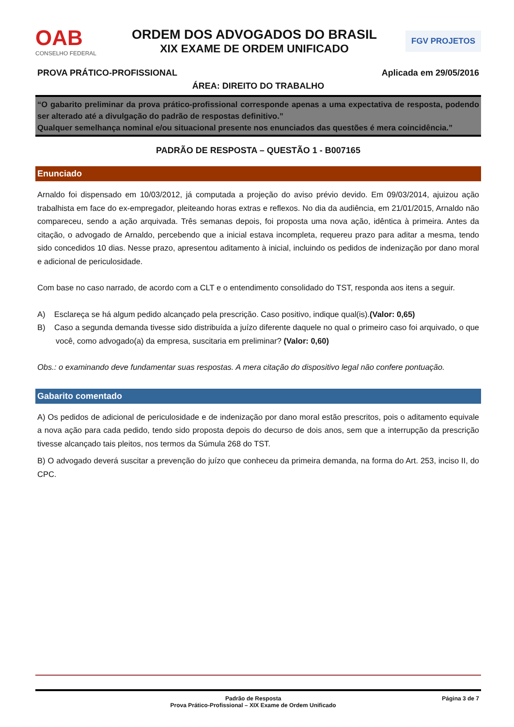OAB
CONSELHO FEDERAL
ORDEM DOS ADVOGADOS DO BRASIL
XIX EXAME DE ORDEM UNIFICADO
FGV PROJETOS
PROVA PRÁTICO-PROFISSIONAL Aplicada em 29/05/2016
ÁREA: DIREITO DO TRABALHO
“O gabarito preliminar da prova prático-profissional corresponde apenas a uma expectativa de resposta, podendo ser alterado até a divulgação do padrão de respostas definitivo.”
Qualquer semelhança nominal e/ou situacional presente nos enunciados das questões é mera coincidência.”
PADRÃO DE RESPOSTA – QUESTÃO 1 - B007165
Enunciado
Arnaldo foi dispensado em 10/03/2012, já computada a projeção do aviso prévio devido. Em 09/03/2014, ajuizou ação trabalhista em face do ex-empregador, pleiteando horas extras e reflexos. No dia da audiência, em 21/01/2015, Arnaldo não compareceu, sendo a ação arquivada. Três semanas depois, foi proposta uma nova ação, idêntica à primeira. Antes da citação, o advogado de Arnaldo, percebendo que a inicial estava incompleta, requereu prazo para aditar a mesma, tendo sido concedidos 10 dias. Nesse prazo, apresentou aditamento à inicial, incluindo os pedidos de indenização por dano moral e adicional de periculosidade.
Com base no caso narrado, de acordo com a CLT e o entendimento consolidado do TST, responda aos itens a seguir.
A) Esclareça se há algum pedido alcançado pela prescrição. Caso positivo, indique qual(is).(Valor: 0,65)
B) Caso a segunda demanda tivesse sido distribuída a juízo diferente daquele no qual o primeiro caso foi arquivado, o que você, como advogado(a) da empresa, suscitaria em preliminar? (Valor: 0,60)
Obs.: o examinando deve fundamentar suas respostas. A mera citação do dispositivo legal não confere pontuação.
Gabarito comentado
A) Os pedidos de adicional de periculosidade e de indenização por dano moral estão prescritos, pois o aditamento equivale a nova ação para cada pedido, tendo sido proposta depois do decurso de dois anos, sem que a interrupção da prescrição tivesse alcançado tais pleitos, nos termos da Súmula 268 do TST.
B) O advogado deverá suscitar a prevenção do juízo que conheceu da primeira demanda, na forma do Art. 253, inciso II, do CPC.
Padrão de Resposta
Prova Prático-Profissional – XIX Exame de Ordem Unificado
Página 3 de 7